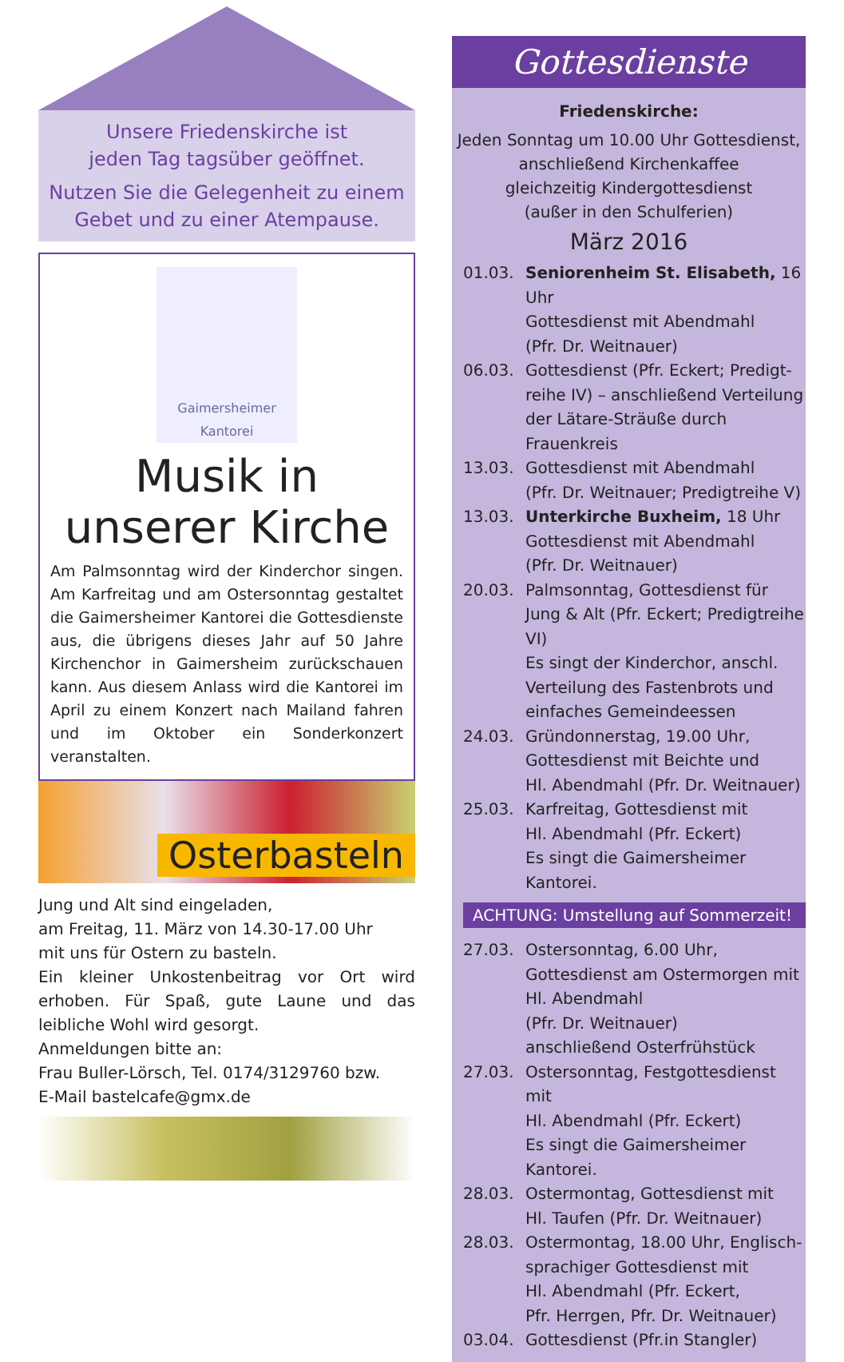Unsere Friedenskirche ist
jeden Tag tagsüber geöffnet.
Nutzen Sie die Gelegenheit zu einem
Gebet und zu einer Atempause.
Gaimersheimer
Kantorei
Musik in
unserer Kirche
Am Palmsonntag wird der Kinderchor singen. Am Karfreitag und am Ostersonntag gestaltet die Gaimersheimer Kantorei die Gottesdienste aus, die übrigens dieses Jahr auf 50 Jahre Kirchenchor in Gaimersheim zurückschauen kann. Aus diesem Anlass wird die Kantorei im April zu einem Konzert nach Mailand fahren und im Oktober ein Sonderkonzert veranstalten.
Osterbasteln
Jung und Alt sind eingeladen,
am Freitag, 11. März von 14.30-17.00 Uhr
mit uns für Ostern zu basteln.
Ein kleiner Unkostenbeitrag vor Ort wird erhoben. Für Spaß, gute Laune und das leibliche Wohl wird gesorgt.
Anmeldungen bitte an:
Frau Buller-Lörsch, Tel. 0174/3129760 bzw.
E-Mail bastelcafe@gmx.de
Gottesdienste
Friedenskirche:
Jeden Sonntag um 10.00 Uhr Gottesdienst,
anschließend Kirchenkaffee
gleichzeitig Kindergottesdienst
(außer in den Schulferien)
März 2016
01.03. Seniorenheim St. Elisabeth, 16 Uhr
Gottesdienst mit Abendmahl
(Pfr. Dr. Weitnauer)
06.03. Gottesdienst (Pfr. Eckert; Predigt-reihe IV) – anschließend Verteilung der Lätare-Sträuße durch Frauenkreis
13.03. Gottesdienst mit Abendmahl
(Pfr. Dr. Weitnauer; Predigtreihe V)
13.03. Unterkirche Buxheim, 18 Uhr
Gottesdienst mit Abendmahl
(Pfr. Dr. Weitnauer)
20.03. Palmsonntag, Gottesdienst für Jung & Alt (Pfr. Eckert; Predigtreihe VI)
Es singt der Kinderchor, anschl. Verteilung des Fastenbrots und einfaches Gemeindeessen
24.03. Gründonnerstag, 19.00 Uhr,
Gottesdienst mit Beichte und
Hl. Abendmahl (Pfr. Dr. Weitnauer)
25.03. Karfreitag, Gottesdienst mit
Hl. Abendmahl (Pfr. Eckert)
Es singt die Gaimersheimer Kantorei.
ACHTUNG: Umstellung auf Sommerzeit!
27.03. Ostersonntag, 6.00 Uhr, Gottesdienst am Ostermorgen mit Hl. Abendmahl
(Pfr. Dr. Weitnauer)
anschließend Osterfrühstück
27.03. Ostersonntag, Festgottesdienst mit
Hl. Abendmahl (Pfr. Eckert)
Es singt die Gaimersheimer Kantorei.
28.03. Ostermontag, Gottesdienst mit
Hl. Taufen (Pfr. Dr. Weitnauer)
28.03. Ostermontag, 18.00 Uhr, Englisch-sprachiger Gottesdienst mit
Hl. Abendmahl (Pfr. Eckert,
Pfr. Herrgen, Pfr. Dr. Weitnauer)
03.04. Gottesdienst (Pfr.in Stangler)